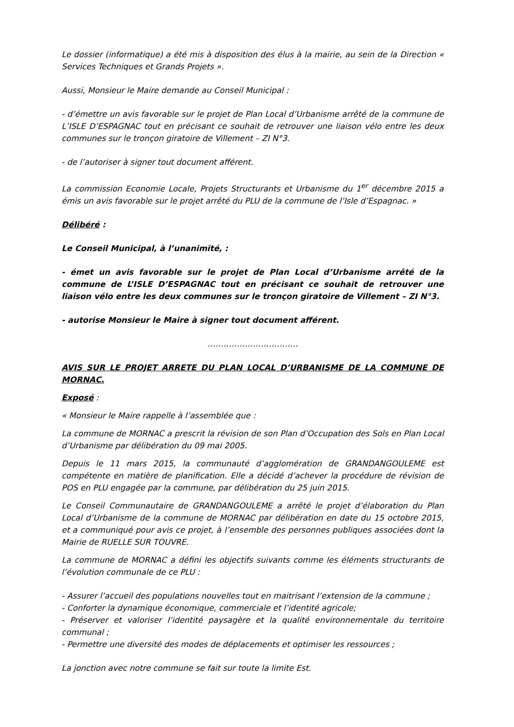Le dossier (informatique) a été mis à disposition des élus à la mairie, au sein de la Direction « Services Techniques et Grands Projets ».
Aussi, Monsieur le Maire demande au Conseil Municipal :
- d’émettre un avis favorable sur le projet de Plan Local d’Urbanisme arrêté de la commune de L’ISLE D’ESPAGNAC tout en précisant ce souhait de retrouver une liaison vélo entre les deux communes sur le tronçon giratoire de Villement – ZI N°3.
- de l’autoriser à signer tout document afférent.
La commission Economie Locale, Projets Structurants et Urbanisme du 1<sup>er</sup> décembre 2015 a émis un avis favorable sur le projet arrêté du PLU de la commune de l’Isle d’Espagnac. »
Délibéré :
Le Conseil Municipal, à l’unanimité, :
- émet un avis favorable sur le projet de Plan Local d’Urbanisme arrêté de la commune de L’ISLE D’ESPAGNAC tout en précisant ce souhait de retrouver une liaison vélo entre les deux communes sur le tronçon giratoire de Villement – ZI N°3.
- autorise Monsieur le Maire à signer tout document afférent.
…………………………….
AVIS SUR LE PROJET ARRETE DU PLAN LOCAL D’URBANISME DE LA COMMUNE DE MORNAC.
Exposé :
« Monsieur le Maire rappelle à l’assemblée que :
La commune de MORNAC a prescrit la révision de son Plan d’Occupation des Sols en Plan Local d’Urbanisme par délibération du 09 mai 2005.
Depuis le 11 mars 2015, la communauté d’agglomération de GRANDANGOULEME est compétente en matière de planification. Elle a décidé d’achever la procédure de révision de POS en PLU engagée par la commune, par délibération du 25 juin 2015.
Le Conseil Communautaire de GRANDANGOULEME a arrêté le projet d’élaboration du Plan Local d’Urbanisme de la commune de MORNAC par délibération en date du 15 octobre 2015, et a communiqué pour avis ce projet, à l’ensemble des personnes publiques associées dont la Mairie de RUELLE SUR TOUVRE.
La commune de MORNAC a défini les objectifs suivants comme les éléments structurants de l’évolution communale de ce PLU :
- Assurer l’accueil des populations nouvelles tout en maitrisant l’extension de la commune ;
- Conforter la dynamique économique, commerciale et l’identité agricole;
- Préserver et valoriser l’identité paysagère et la qualité environnementale du territoire communal ;
- Permettre une diversité des modes de déplacements et optimiser les ressources ;
La jonction avec notre commune se fait sur toute la limite Est.